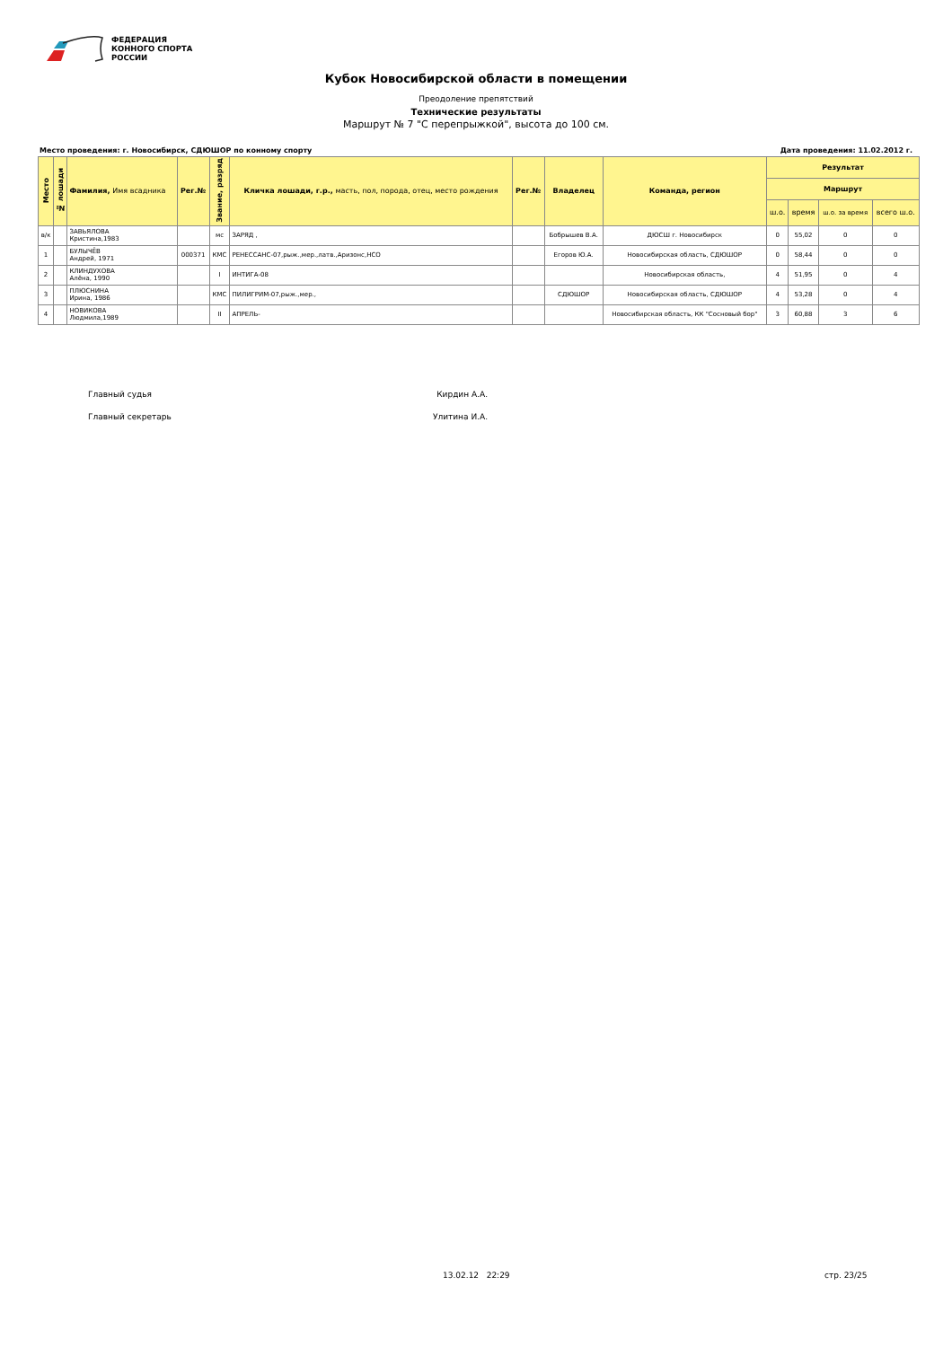ФЕДЕРАЦИЯ
КОННОГО СПОРТА
РОССИИ
Кубок Новосибирской области в помещении
Преодоление препятствий
Технические результаты
Маршрут № 7 "С перепрыжкой", высота до 100 см.
Место проведения: г. Новосибирск, СДЮШОР по конному спорту Дата проведения: 11.02.2012 г.
| Место | № лошади | Фамилия, Имя всадника | Рег.№ | Звание, разряд | Кличка лошади, г.р., масть, пол, порода, отец, место рождения | Рег.№ | Владелец | Команда, регион | Результат | | | |
| --- | --- | --- | --- | --- | --- | --- | --- | --- | --- | --- | --- | --- |
| | | | | | | | | | Маршрут | | | |
| | | | | | | | | | ш.о. | время | ш.о. за время | всего ш.о. |
| в/к | | ЗАВЬЯЛОВА Кристина,1983 | | мс | ЗАРЯД , | | Бобрышев В.А. | ДЮСШ г. Новосибирск | 0 | 55,02 | 0 | 0 |
| 1 | | БУЛЫЧЁВ Андрей, 1971 | 000371 | КМС | РЕНЕССАНС-07,рыж.,мер.,латв.,Аризонс,НСО | | Егоров Ю.А. | Новосибирская область, СДЮШОР | 0 | 58,44 | 0 | 0 |
| 2 | | КЛИНДУХОВА Алёна, 1990 | | I | ИНТИГА-08 | | | Новосибирская область, | 4 | 51,95 | 0 | 4 |
| 3 | | ПЛЮСНИНА Ирина, 1986 | | КМС | ПИЛИГРИМ-07,рыж.,мер., | | СДЮШОР | Новосибирская область, СДЮШОР | 4 | 53,28 | 0 | 4 |
| 4 | | НОВИКОВА Людмила,1989 | | II | АПРЕЛЬ- | | | Новосибирская область, КК "Сосновый бор" | 3 | 60,88 | 3 | 6 |
Главный судья Кирдин А.А.
Главный секретарь Улитина И.А.
13.02.12 22:29 стр. 23/25